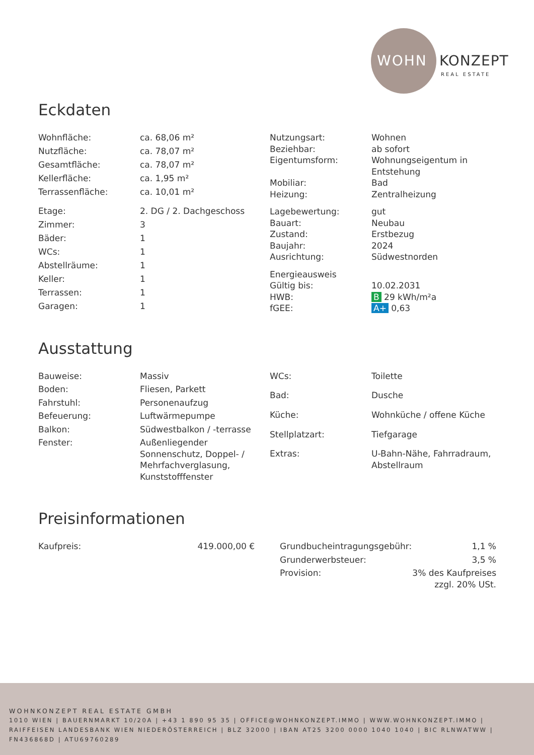WOHN KONZEPT
REAL ESTATE
Eckdaten
| Wohnfläche: | ca. 68,06 m² |
| Nutzfläche: | ca. 78,07 m² |
| Gesamtfläche: | ca. 78,07 m² |
| Kellerfläche: | ca. 1,95 m² |
| Terrassenfläche: | ca. 10,01 m² |
| Etage: | 2. DG / 2. Dachgeschoss |
| Zimmer: | 3 |
| Bäder: | 1 |
| WCs: | 1 |
| Abstellräume: | 1 |
| Keller: | 1 |
| Terrassen: | 1 |
| Garagen: | 1 |
| Nutzungsart: | Wohnen |
| Beziehbar: | ab sofort |
| Eigentumsform: | Wohnungseigentum in Entstehung |
| Mobiliar: | Bad |
| Heizung: | Zentralheizung |
| Lagebewertung: | gut |
| Bauart: | Neubau |
| Zustand: | Erstbezug |
| Baujahr: | 2024 |
| Ausrichtung: | Südwestnorden |
| Energieausweis | |
| Gültig bis: | 10.02.2031 |
| HWB: | B 29 kWh/m²a |
| fGEE: | A+ 0,63 |
Ausstattung
| Bauweise: | Massiv |
| Boden: | Fliesen, Parkett |
| Fahrstuhl: | Personenaufzug |
| Befeuerung: | Luftwärmepumpe |
| Balkon: | Südwestbalkon / -terrasse |
| Fenster: | Außenliegender Sonnenschutz, Doppel- / Mehrfachverglasung, Kunststofffenster |
| WCs: | Toilette |
| Bad: | Dusche |
| Küche: | Wohnküche / offene Küche |
| Stellplatzart: | Tiefgarage |
| Extras: | U-Bahn-Nähe, Fahrradraum, Abstellraum |
Preisinformationen
| Kaufpreis: | 419.000,00 € |
| Grundbucheintragungsgebühr: | 1,1 % |
| Grunderwerbsteuer: | 3,5 % |
| Provision: | 3% des Kaufpreises zzgl. 20% USt. |
WOHNKONZEPT REAL ESTATE GMBH
1010 WIEN | BAUERNMARKT 10/20A | +43 1 890 95 35 | OFFICE@WOHNKONZEPT.IMMO | WWW.WOHNKONZEPT.IMMO | RAIFFEISEN LANDESBANK WIEN NIEDERÖSTERREICH | BLZ 32000 | IBAN AT25 3200 0000 1040 1040 | BIC RLNWATWW | FN436868D | ATU69760289